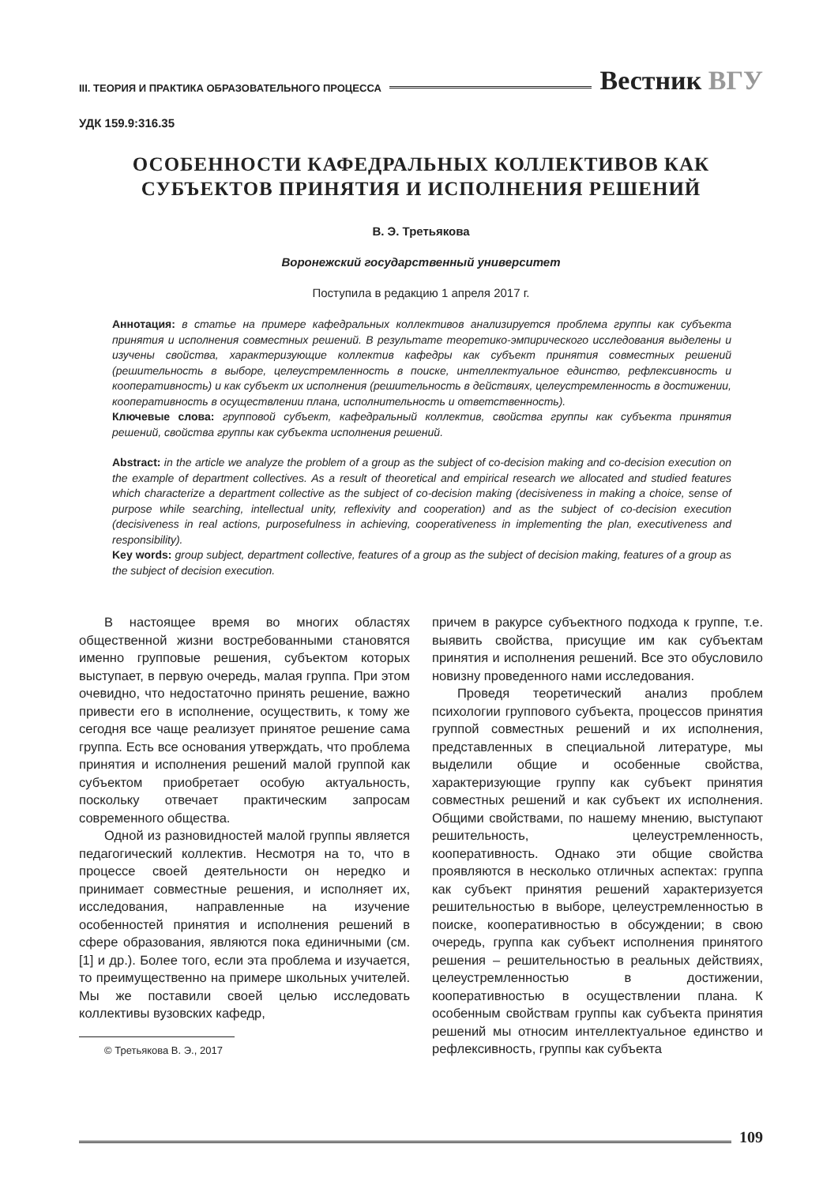III. ТЕОРИЯ И ПРАКТИКА ОБРАЗОВАТЕЛЬНОГО ПРОЦЕССА
Вестник ВГУ
УДК 159.9:316.35
ОСОБЕННОСТИ КАФЕДРАЛЬНЫХ КОЛЛЕКТИВОВ КАК СУБЪЕКТОВ ПРИНЯТИЯ И ИСПОЛНЕНИЯ РЕШЕНИЙ
В. Э. Третьякова
Воронежский государственный университет
Поступила в редакцию 1 апреля 2017 г.
Аннотация: в статье на примере кафедральных коллективов анализируется проблема группы как субъекта принятия и исполнения совместных решений. В результате теоретико-эмпирического исследования выделены и изучены свойства, характеризующие коллектив кафедры как субъект принятия совместных решений (решительность в выборе, целеустремленность в поиске, интеллектуальное единство, рефлексивность и кооперативность) и как субъект их исполнения (решительность в действиях, целеустремленность в достижении, кооперативность в осуществлении плана, исполнительность и ответственность).
Ключевые слова: групповой субъект, кафедральный коллектив, свойства группы как субъекта принятия решений, свойства группы как субъекта исполнения решений.
Abstract: in the article we analyze the problem of a group as the subject of co-decision making and co-decision execution on the example of department collectives. As a result of theoretical and empirical research we allocated and studied features which characterize a department collective as the subject of co-decision making (decisiveness in making a choice, sense of purpose while searching, intellectual unity, reflexivity and cooperation) and as the subject of co-decision execution (decisiveness in real actions, purposefulness in achieving, cooperativeness in implementing the plan, executiveness and responsibility).
Key words: group subject, department collective, features of a group as the subject of decision making, features of a group as the subject of decision execution.
В настоящее время во многих областях общественной жизни востребованными становятся именно групповые решения, субъектом которых выступает, в первую очередь, малая группа. При этом очевидно, что недостаточно принять решение, важно привести его в исполнение, осуществить, к тому же сегодня все чаще реализует принятое решение сама группа. Есть все основания утверждать, что проблема принятия и исполнения решений малой группой как субъектом приобретает особую актуальность, поскольку отвечает практическим запросам современного общества.
Одной из разновидностей малой группы является педагогический коллектив. Несмотря на то, что в процессе своей деятельности он нередко и принимает совместные решения, и исполняет их, исследования, направленные на изучение особенностей принятия и исполнения решений в сфере образования, являются пока единичными (см. [1] и др.). Более того, если эта проблема и изучается, то преимущественно на примере школьных учителей. Мы же поставили своей целью исследовать коллективы вузовских кафедр,
© Третьякова В. Э., 2017
причем в ракурсе субъектного подхода к группе, т.е. выявить свойства, присущие им как субъектам принятия и исполнения решений. Все это обусловило новизну проведенного нами исследования.
Проведя теоретический анализ проблем психологии группового субъекта, процессов принятия группой совместных решений и их исполнения, представленных в специальной литературе, мы выделили общие и особенные свойства, характеризующие группу как субъект принятия совместных решений и как субъект их исполнения. Общими свойствами, по нашему мнению, выступают решительность, целеустремленность, кооперативность. Однако эти общие свойства проявляются в несколько отличных аспектах: группа как субъект принятия решений характеризуется решительностью в выборе, целеустремленностью в поиске, кооперативностью в обсуждении; в свою очередь, группа как субъект исполнения принятого решения – решительностью в реальных действиях, целеустремленностью в достижении, кооперативностью в осуществлении плана. К особенным свойствам группы как субъекта принятия решений мы относим интеллектуальное единство и рефлексивность, группы как субъекта
109